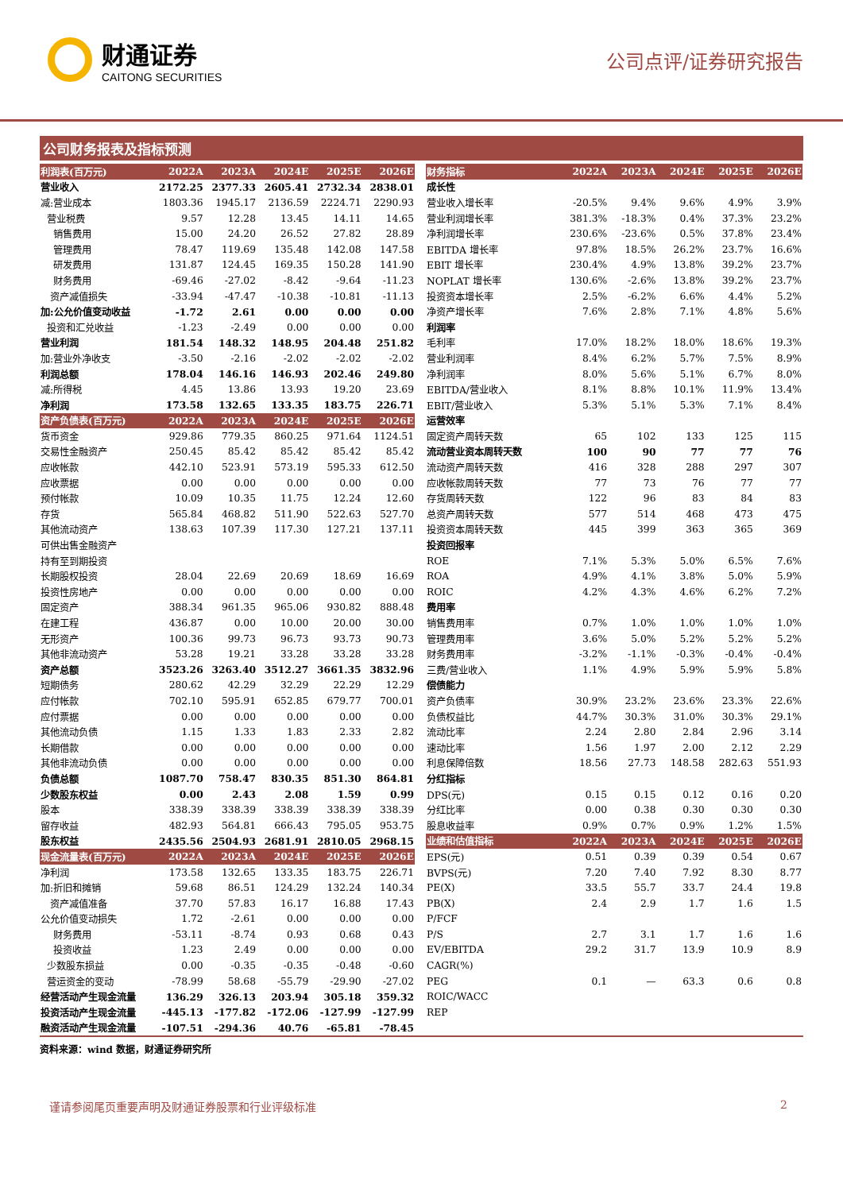财通证券
CAITONG SECURITIES
公司点评/证券研究报告
公司财务报表及指标预测
| 利润表(百万元) | 2022A | 2023A | 2024E | 2025E | 2026E |
| --- | --- | --- | --- | --- | --- |
| 营业收入 | 2172.25 | 2377.33 | 2605.41 | 2732.34 | 2838.01 |
| 减:营业成本 | 1803.36 | 1945.17 | 2136.59 | 2224.71 | 2290.93 |
| 营业税费 | 9.57 | 12.28 | 13.45 | 14.11 | 14.65 |
| 销售费用 | 15.00 | 24.20 | 26.52 | 27.82 | 28.89 |
| 管理费用 | 78.47 | 119.69 | 135.48 | 142.08 | 147.58 |
| 研发费用 | 131.87 | 124.45 | 169.35 | 150.28 | 141.90 |
| 财务费用 | -69.46 | -27.02 | -8.42 | -9.64 | -11.23 |
| 资产减值损失 | -33.94 | -47.47 | -10.38 | -10.81 | -11.13 |
| 加:公允价值变动收益 | -1.72 | 2.61 | 0.00 | 0.00 | 0.00 |
| 投资和汇兑收益 | -1.23 | -2.49 | 0.00 | 0.00 | 0.00 |
| 营业利润 | 181.54 | 148.32 | 148.95 | 204.48 | 251.82 |
| 加:营业外净收支 | -3.50 | -2.16 | -2.02 | -2.02 | -2.02 |
| 利润总额 | 178.04 | 146.16 | 146.93 | 202.46 | 249.80 |
| 减:所得税 | 4.45 | 13.86 | 13.93 | 19.20 | 23.69 |
| 净利润 | 173.58 | 132.65 | 133.35 | 183.75 | 226.71 |
| 资产负债表(百万元) | 2022A | 2023A | 2024E | 2025E | 2026E |
| 货币资金 | 929.86 | 779.35 | 860.25 | 971.64 | 1124.51 |
| 交易性金融资产 | 250.45 | 85.42 | 85.42 | 85.42 | 85.42 |
| 应收帐款 | 442.10 | 523.91 | 573.19 | 595.33 | 612.50 |
| 应收票据 | 0.00 | 0.00 | 0.00 | 0.00 | 0.00 |
| 预付帐款 | 10.09 | 10.35 | 11.75 | 12.24 | 12.60 |
| 存货 | 565.84 | 468.82 | 511.90 | 522.63 | 527.70 |
| 其他流动资产 | 138.63 | 107.39 | 117.30 | 127.21 | 137.11 |
| 可供出售金融资产 | | | | | |
| 持有至到期投资 | | | | | |
| 长期股权投资 | 28.04 | 22.69 | 20.69 | 18.69 | 16.69 |
| 投资性房地产 | 0.00 | 0.00 | 0.00 | 0.00 | 0.00 |
| 固定资产 | 388.34 | 961.35 | 965.06 | 930.82 | 888.48 |
| 在建工程 | 436.87 | 0.00 | 10.00 | 20.00 | 30.00 |
| 无形资产 | 100.36 | 99.73 | 96.73 | 93.73 | 90.73 |
| 其他非流动资产 | 53.28 | 19.21 | 33.28 | 33.28 | 33.28 |
| 资产总额 | 3523.26 | 3263.40 | 3512.27 | 3661.35 | 3832.96 |
| 短期债务 | 280.62 | 42.29 | 32.29 | 22.29 | 12.29 |
| 应付帐款 | 702.10 | 595.91 | 652.85 | 679.77 | 700.01 |
| 应付票据 | 0.00 | 0.00 | 0.00 | 0.00 | 0.00 |
| 其他流动负债 | 1.15 | 1.33 | 1.83 | 2.33 | 2.82 |
| 长期借款 | 0.00 | 0.00 | 0.00 | 0.00 | 0.00 |
| 其他非流动负债 | 0.00 | 0.00 | 0.00 | 0.00 | 0.00 |
| 负债总额 | 1087.70 | 758.47 | 830.35 | 851.30 | 864.81 |
| 少数股东权益 | 0.00 | 2.43 | 2.08 | 1.59 | 0.99 |
| 股本 | 338.39 | 338.39 | 338.39 | 338.39 | 338.39 |
| 留存收益 | 482.93 | 564.81 | 666.43 | 795.05 | 953.75 |
| 股东权益 | 2435.56 | 2504.93 | 2681.91 | 2810.05 | 2968.15 |
| 现金流量表(百万元) | 2022A | 2023A | 2024E | 2025E | 2026E |
| 净利润 | 173.58 | 132.65 | 133.35 | 183.75 | 226.71 |
| 加:折旧和摊销 | 59.68 | 86.51 | 124.29 | 132.24 | 140.34 |
| 资产减值准备 | 37.70 | 57.83 | 16.17 | 16.88 | 17.43 |
| 公允价值变动损失 | 1.72 | -2.61 | 0.00 | 0.00 | 0.00 |
| 财务费用 | -53.11 | -8.74 | 0.93 | 0.68 | 0.43 |
| 投资收益 | 1.23 | 2.49 | 0.00 | 0.00 | 0.00 |
| 少数股东损益 | 0.00 | -0.35 | -0.35 | -0.48 | -0.60 |
| 营运资金的变动 | -78.99 | 58.68 | -55.79 | -29.90 | -27.02 |
| 经营活动产生现金流量 | 136.29 | 326.13 | 203.94 | 305.18 | 359.32 |
| 投资活动产生现金流量 | -445.13 | -177.82 | -172.06 | -127.99 | -127.99 |
| 融资活动产生现金流量 | -107.51 | -294.36 | 40.76 | -65.81 | -78.45 |
| 财务指标 | 2022A | 2023A | 2024E | 2025E | 2026E |
| --- | --- | --- | --- | --- | --- |
| 成长性 | | | | | |
| 营业收入增长率 | -20.5% | 9.4% | 9.6% | 4.9% | 3.9% |
| 营业利润增长率 | 381.3% | -18.3% | 0.4% | 37.3% | 23.2% |
| 净利润增长率 | 230.6% | -23.6% | 0.5% | 37.8% | 23.4% |
| EBITDA 增长率 | 97.8% | 18.5% | 26.2% | 23.7% | 16.6% |
| EBIT 增长率 | 230.4% | 4.9% | 13.8% | 39.2% | 23.7% |
| NOPLAT 增长率 | 130.6% | -2.6% | 13.8% | 39.2% | 23.7% |
| 投资资本增长率 | 2.5% | -6.2% | 6.6% | 4.4% | 5.2% |
| 净资产增长率 | 7.6% | 2.8% | 7.1% | 4.8% | 5.6% |
| 利润率 | | | | | |
| 毛利率 | 17.0% | 18.2% | 18.0% | 18.6% | 19.3% |
| 营业利润率 | 8.4% | 6.2% | 5.7% | 7.5% | 8.9% |
| 净利润率 | 8.0% | 5.6% | 5.1% | 6.7% | 8.0% |
| EBITDA/营业收入 | 8.1% | 8.8% | 10.1% | 11.9% | 13.4% |
| EBIT/营业收入 | 5.3% | 5.1% | 5.3% | 7.1% | 8.4% |
| 运营效率 | | | | | |
| 固定资产周转天数 | 65 | 102 | 133 | 125 | 115 |
| 流动营业资本周转天数 | 100 | 90 | 77 | 77 | 76 |
| 流动资产周转天数 | 416 | 328 | 288 | 297 | 307 |
| 应收帐款周转天数 | 77 | 73 | 76 | 77 | 77 |
| 存货周转天数 | 122 | 96 | 83 | 84 | 83 |
| 总资产周转天数 | 577 | 514 | 468 | 473 | 475 |
| 投资资本周转天数 | 445 | 399 | 363 | 365 | 369 |
| 投资回报率 | | | | | |
| ROE | 7.1% | 5.3% | 5.0% | 6.5% | 7.6% |
| ROA | 4.9% | 4.1% | 3.8% | 5.0% | 5.9% |
| ROIC | 4.2% | 4.3% | 4.6% | 6.2% | 7.2% |
| 费用率 | | | | | |
| 销售费用率 | 0.7% | 1.0% | 1.0% | 1.0% | 1.0% |
| 管理费用率 | 3.6% | 5.0% | 5.2% | 5.2% | 5.2% |
| 财务费用率 | -3.2% | -1.1% | -0.3% | -0.4% | -0.4% |
| 三费/营业收入 | 1.1% | 4.9% | 5.9% | 5.9% | 5.8% |
| 偿债能力 | | | | | |
| 资产负债率 | 30.9% | 23.2% | 23.6% | 23.3% | 22.6% |
| 负债权益比 | 44.7% | 30.3% | 31.0% | 30.3% | 29.1% |
| 流动比率 | 2.24 | 2.80 | 2.84 | 2.96 | 3.14 |
| 速动比率 | 1.56 | 1.97 | 2.00 | 2.12 | 2.29 |
| 利息保障倍数 | 18.56 | 27.73 | 148.58 | 282.63 | 551.93 |
| 分红指标 | | | | | |
| DPS(元) | 0.15 | 0.15 | 0.12 | 0.16 | 0.20 |
| 分红比率 | 0.00 | 0.38 | 0.30 | 0.30 | 0.30 |
| 股息收益率 | 0.9% | 0.7% | 0.9% | 1.2% | 1.5% |
| 业绩和估值指标 | 2022A | 2023A | 2024E | 2025E | 2026E |
| EPS(元) | 0.51 | 0.39 | 0.39 | 0.54 | 0.67 |
| BVPS(元) | 7.20 | 7.40 | 7.92 | 8.30 | 8.77 |
| PE(X) | 33.5 | 55.7 | 33.7 | 24.4 | 19.8 |
| PB(X) | 2.4 | 2.9 | 1.7 | 1.6 | 1.5 |
| P/FCF | | | | | |
| P/S | 2.7 | 3.1 | 1.7 | 1.6 | 1.6 |
| EV/EBITDA | 29.2 | 31.7 | 13.9 | 10.9 | 8.9 |
| CAGR(%) | | | | | |
| PEG | 0.1 | — | 63.3 | 0.6 | 0.8 |
| ROIC/WACC | | | | | |
| REP | | | | | |
资料来源：wind 数据，财通证券研究所
谨请参阅尾页重要声明及财通证券股票和行业评级标准 2